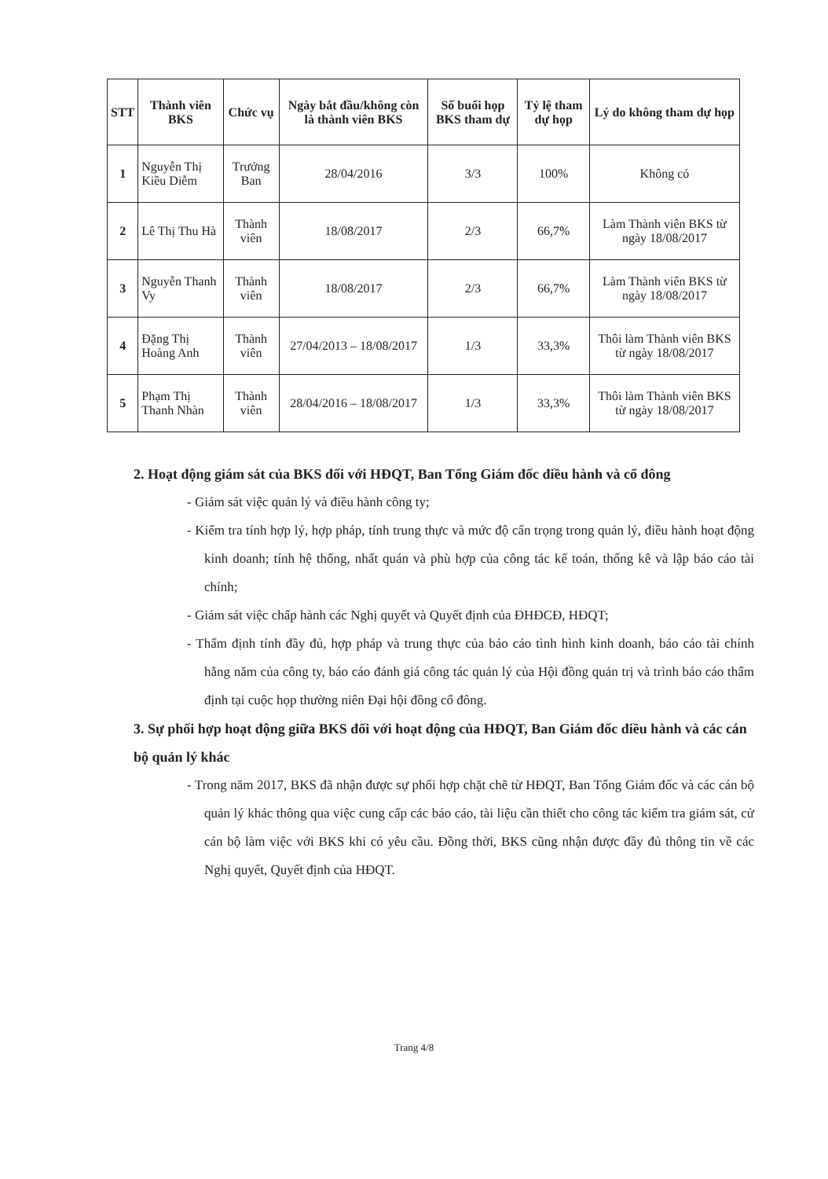| STT | Thành viên BKS | Chức vụ | Ngày bắt đầu/không còn là thành viên BKS | Số buổi họp BKS tham dự | Tỷ lệ tham dự họp | Lý do không tham dự họp |
| --- | --- | --- | --- | --- | --- | --- |
| 1 | Nguyễn Thị Kiều Diễm | Trưởng Ban | 28/04/2016 | 3/3 | 100% | Không có |
| 2 | Lê Thị Thu Hà | Thành viên | 18/08/2017 | 2/3 | 66,7% | Làm Thành viên BKS từ ngày 18/08/2017 |
| 3 | Nguyễn Thanh Vy | Thành viên | 18/08/2017 | 2/3 | 66,7% | Làm Thành viên BKS từ ngày 18/08/2017 |
| 4 | Đặng Thị Hoàng Anh | Thành viên | 27/04/2013 – 18/08/2017 | 1/3 | 33,3% | Thôi làm Thành viên BKS từ ngày 18/08/2017 |
| 5 | Phạm Thị Thanh Nhàn | Thành viên | 28/04/2016 – 18/08/2017 | 1/3 | 33,3% | Thôi làm Thành viên BKS từ ngày 18/08/2017 |
2. Hoạt động giám sát của BKS đối với HĐQT, Ban Tổng Giám đốc điều hành và cổ đông
- Giám sát việc quản lý và điều hành công ty;
- Kiểm tra tính hợp lý, hợp pháp, tính trung thực và mức độ cẩn trọng trong quản lý, điều hành hoạt động kinh doanh; tính hệ thống, nhất quán và phù hợp của công tác kế toán, thống kê và lập báo cáo tài chính;
- Giám sát việc chấp hành các Nghị quyết và Quyết định của ĐHĐCĐ, HĐQT;
- Thẩm định tính đầy đủ, hợp pháp và trung thực của báo cáo tình hình kinh doanh, báo cáo tài chính hằng năm của công ty, báo cáo đánh giá công tác quản lý của Hội đồng quản trị và trình báo cáo thẩm định tại cuộc họp thường niên Đại hội đồng cổ đông.
3. Sự phối hợp hoạt động giữa BKS đối với hoạt động của HĐQT, Ban Giám đốc điều hành và các cán bộ quản lý khác
- Trong năm 2017, BKS đã nhận được sự phối hợp chặt chẽ từ HĐQT, Ban Tổng Giám đốc và các cán bộ quản lý khác thông qua việc cung cấp các báo cáo, tài liệu cần thiết cho công tác kiểm tra giám sát, cử cán bộ làm việc với BKS khi có yêu cầu. Đồng thời, BKS cũng nhận được đầy đủ thông tin về các Nghị quyết, Quyết định của HĐQT.
Trang 4/8